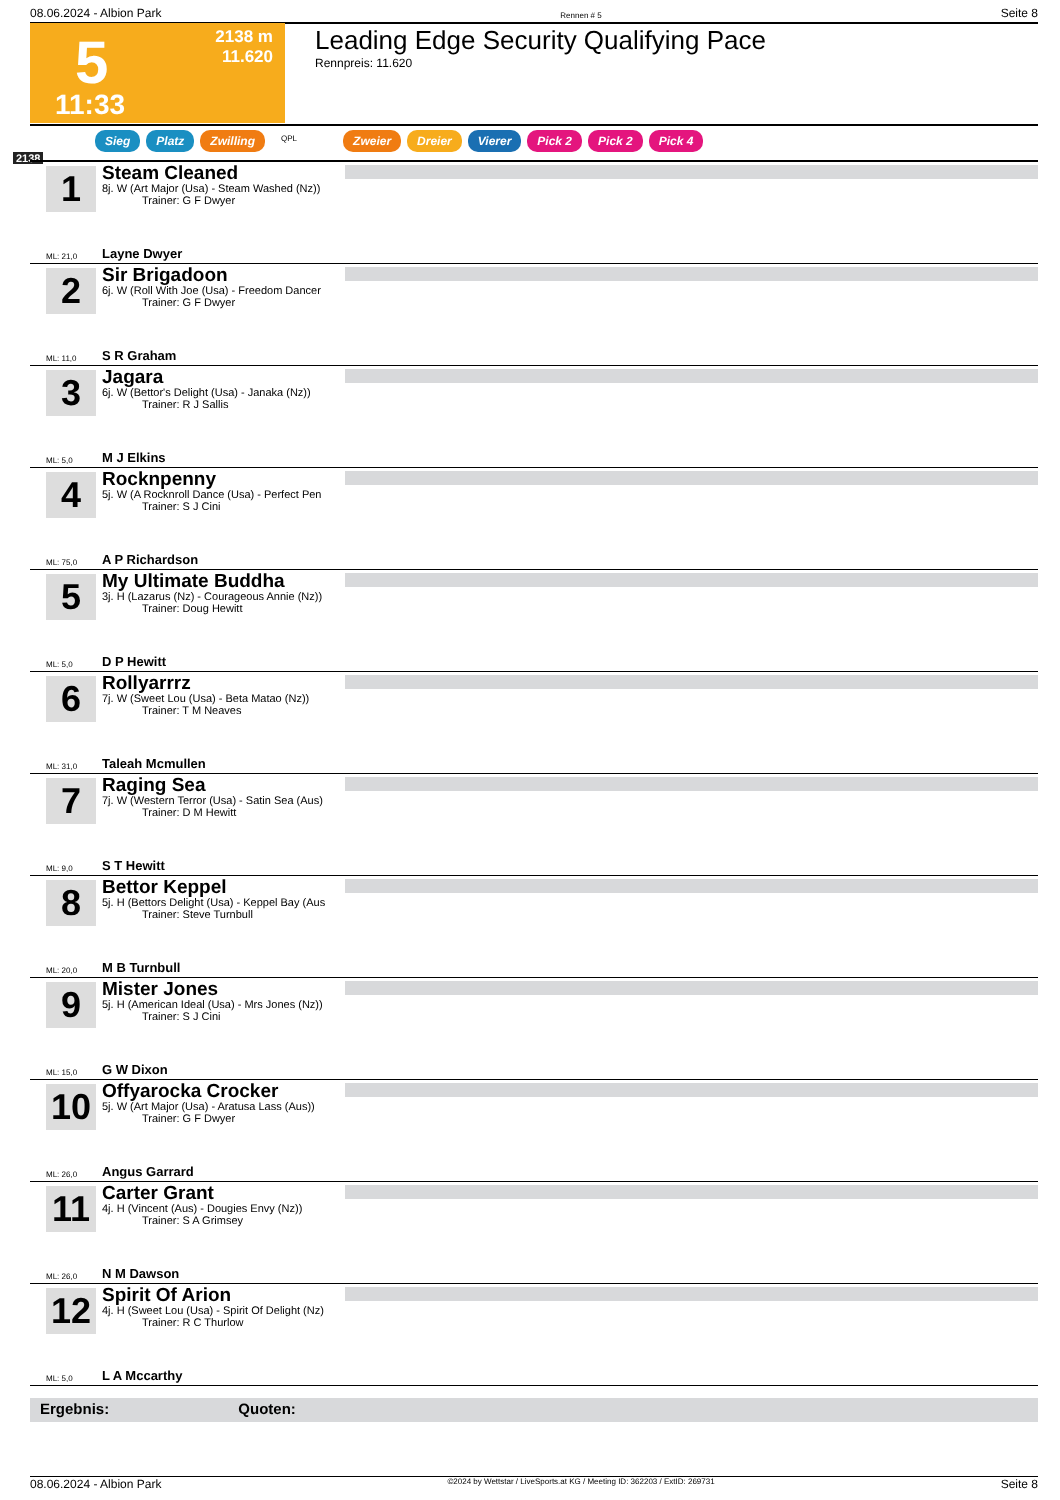08.06.2024 - Albion Park Rennen # 5 Seite 8
5
11:33
2138 m
11.620
Leading Edge Security Qualifying Pace
Rennpreis: 11.620
Sieg Platz Zwilling QPL Zweier Dreier Vierer Pick 2 Pick 2 Pick 4
2138
1
Steam Cleaned
8j. W (Art Major (Usa) - Steam Washed (Nz))
Trainer: G F Dwyer
ML: 21,0 Layne Dwyer
2
Sir Brigadoon
6j. W (Roll With Joe (Usa) - Freedom Dancer
Trainer: G F Dwyer
ML: 11,0 S R Graham
3
Jagara
6j. W (Bettor's Delight (Usa) - Janaka (Nz))
Trainer: R J Sallis
ML: 5,0 M J Elkins
4
Rocknpenny
5j. W (A Rocknroll Dance (Usa) - Perfect Pen
Trainer: S J Cini
ML: 75,0 A P Richardson
5
My Ultimate Buddha
3j. H (Lazarus (Nz) - Courageous Annie (Nz))
Trainer: Doug Hewitt
ML: 5,0 D P Hewitt
6
Rollyarrrz
7j. W (Sweet Lou (Usa) - Beta Matao (Nz))
Trainer: T M Neaves
ML: 31,0 Taleah Mcmullen
7
Raging Sea
7j. W (Western Terror (Usa) - Satin Sea (Aus)
Trainer: D M Hewitt
ML: 9,0 S T Hewitt
8
Bettor Keppel
5j. H (Bettors Delight (Usa) - Keppel Bay (Aus
Trainer: Steve Turnbull
ML: 20,0 M B Turnbull
9
Mister Jones
5j. H (American Ideal (Usa) - Mrs Jones (Nz))
Trainer: S J Cini
ML: 15,0 G W Dixon
10
Offyarocka Crocker
5j. W (Art Major (Usa) - Aratusa Lass (Aus))
Trainer: G F Dwyer
ML: 26,0 Angus Garrard
11
Carter Grant
4j. H (Vincent (Aus) - Dougies Envy (Nz))
Trainer: S A Grimsey
ML: 26,0 N M Dawson
12
Spirit Of Arion
4j. H (Sweet Lou (Usa) - Spirit Of Delight (Nz)
Trainer: R C Thurlow
ML: 5,0 L A Mccarthy
Ergebnis: Quoten:
08.06.2024 - Albion Park ©2024 by Wettstar / LiveSports.at KG / Meeting ID: 362203 / ExtID: 269731 Seite 8